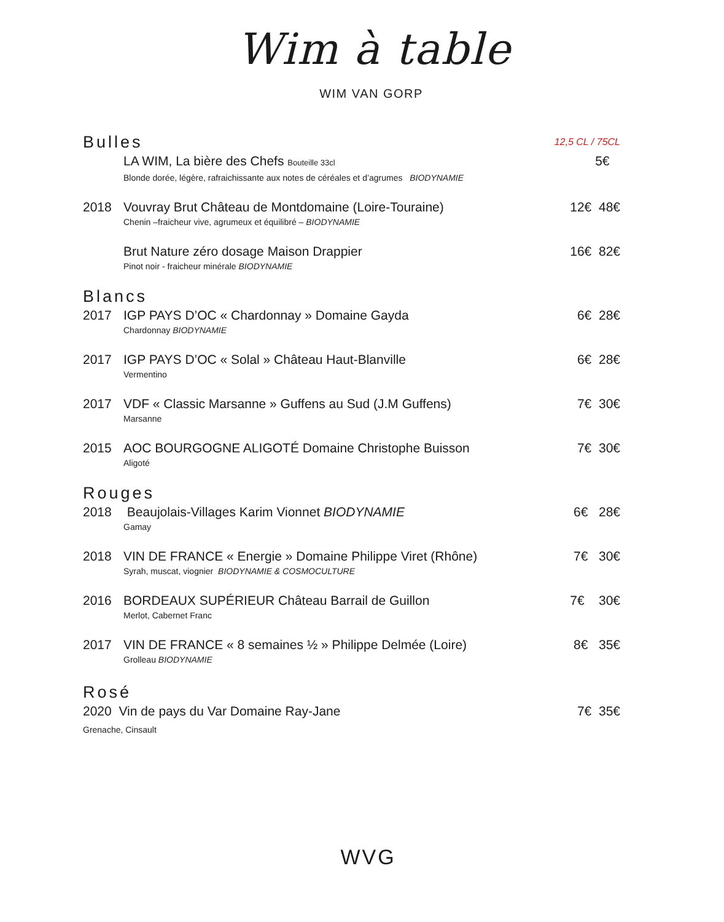Wim à table
WIM VAN GORP
Bulles 12,5 CL / 75CL
LA WIM, La bière des Chefs Bouteille 33cl 5€
Blonde dorée, légère, rafraichissante aux notes de céréales et d’agrumes BIODYNAMIE
2018 Vouvray Brut Château de Montdomaine (Loire-Touraine) 12€ 48€
Chenin –fraicheur vive, agrumeux et équilibré – BIODYNAMIE
Brut Nature zéro dosage Maison Drappier 16€ 82€
Pinot noir - fraicheur minérale BIODYNAMIE
Blancs
2017 IGP PAYS D’OC « Chardonnay » Domaine Gayda 6€ 28€
Chardonnay BIODYNAMIE
2017 IGP PAYS D’OC « Solal » Château Haut-Blanville 6€ 28€
Vermentino
2017 VDF « Classic Marsanne » Guffens au Sud (J.M Guffens) 7€ 30€
Marsanne
2015 AOC BOURGOGNE ALIGOTÉ Domaine Christophe Buisson 7€ 30€
Aligoté
Rouges
2018 Beaujolais-Villages Karim Vionnet BIODYNAMIE 6€ 28€
Gamay
2018 VIN DE FRANCE « Energie » Domaine Philippe Viret (Rhône) 7€ 30€
Syrah, muscat, viognier BIODYNAMIE & COSMOCULTURE
2016 BORDEAUX SUPÉRIEUR Château Barrail de Guillon 7€ 30€
Merlot, Cabernet Franc
2017 VIN DE FRANCE « 8 semaines ½ » Philippe Delmée (Loire) 8€ 35€
Grolleau BIODYNAMIE
Rosé
2020 Vin de pays du Var Domaine Ray-Jane 7€ 35€
Grenache, Cinsault
WVG